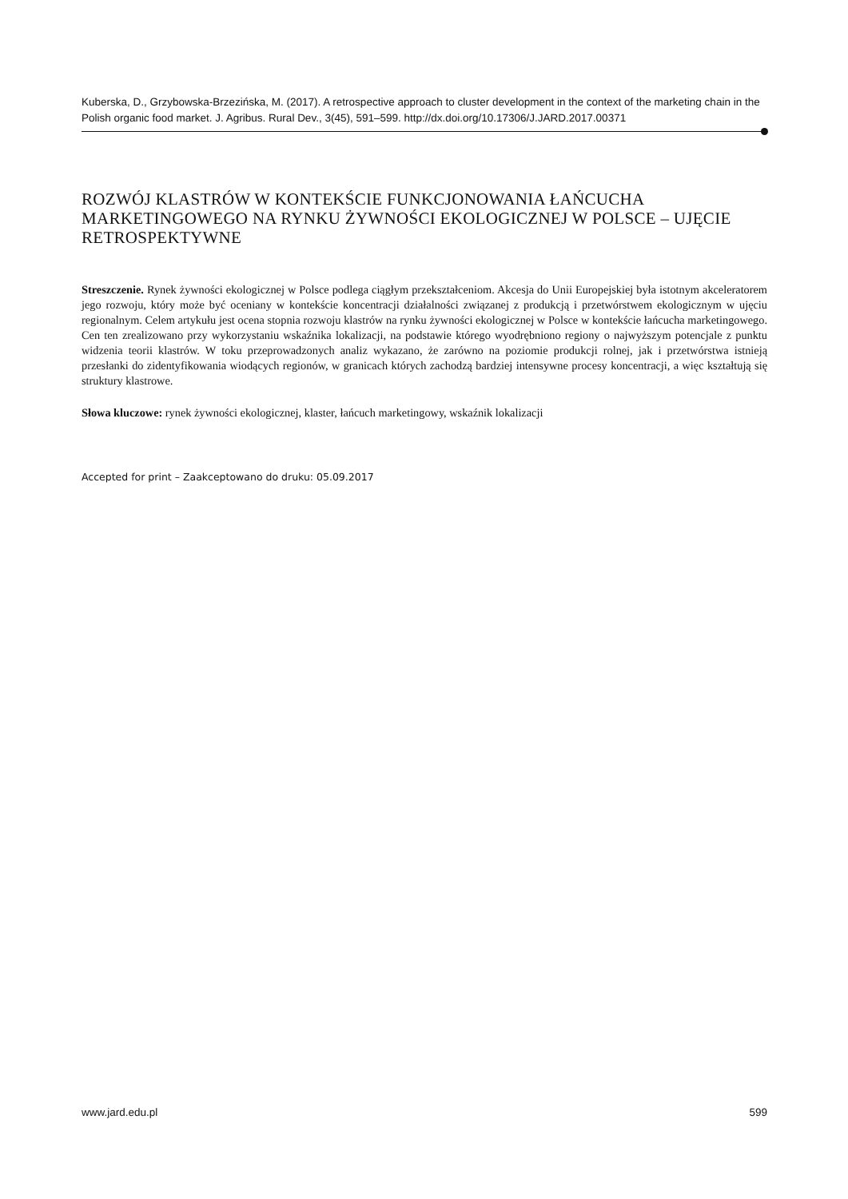Kuberska, D., Grzybowska-Brzezińska, M. (2017). A retrospective approach to cluster development in the context of the marketing chain in the Polish organic food market. J. Agribus. Rural Dev., 3(45), 591–599. http://dx.doi.org/10.17306/J.JARD.2017.00371
ROZWÓJ KLASTRÓW W KONTEKŚCIE FUNKCJONOWANIA ŁAŃCUCHA MARKETINGOWEGO NA RYNKU ŻYWNOŚCI EKOLOGICZNEJ W POLSCE – UJĘCIE RETROSPEKTYWNE
Streszczenie. Rynek żywności ekologicznej w Polsce podlega ciągłym przekształceniom. Akcesja do Unii Europejskiej była istotnym akceleratorem jego rozwoju, który może być oceniany w kontekście koncentracji działalności związanej z produkcją i przetwórstwem ekologicznym w ujęciu regionalnym. Celem artykułu jest ocena stopnia rozwoju klastrów na rynku żywności ekologicznej w Polsce w kontekście łańcucha marketingowego. Cen ten zrealizowano przy wykorzystaniu wskaźnika lokalizacji, na podstawie którego wyodrębniono regiony o najwyższym potencjale z punktu widzenia teorii klastrów. W toku przeprowadzonych analiz wykazano, że zarówno na poziomie produkcji rolnej, jak i przetwórstwa istnieją przesłanki do zidentyfikowania wiodących regionów, w granicach których zachodzą bardziej intensywne procesy koncentracji, a więc kształtują się struktury klastrowe.
Słowa kluczowe: rynek żywności ekologicznej, klaster, łańcuch marketingowy, wskaźnik lokalizacji
Accepted for print – Zaakceptowano do druku: 05.09.2017
www.jard.edu.pl 599